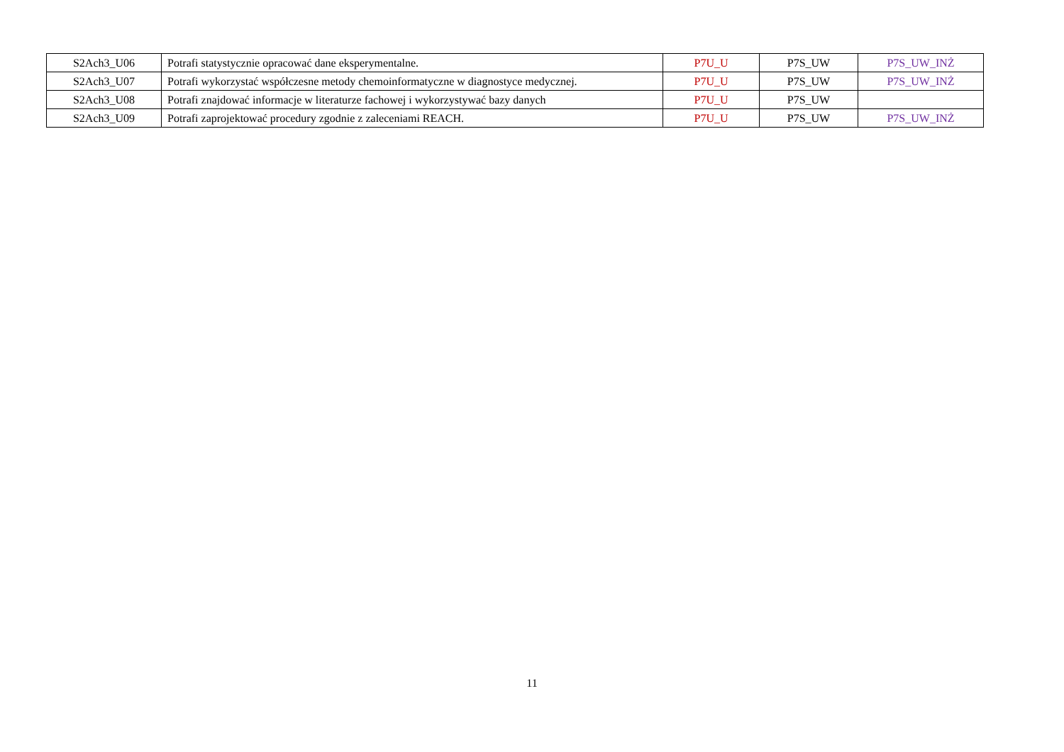| S2Ach3_U06 | Potrafi statystycznie opracować dane eksperymentalne. | P7U_U | P7S_UW | P7S_UW_INŻ |
| S2Ach3_U07 | Potrafi wykorzystać współczesne metody chemoinformatyczne w diagnostyce medycznej. | P7U_U | P7S_UW | P7S_UW_INŻ |
| S2Ach3_U08 | Potrafi znajdować informacje w literaturze fachowej i wykorzystywać bazy danych | P7U_U | P7S_UW | |
| S2Ach3_U09 | Potrafi zaprojektować procedury zgodnie z zaleceniami REACH. | P7U_U | P7S_UW | P7S_UW_INŻ |
11